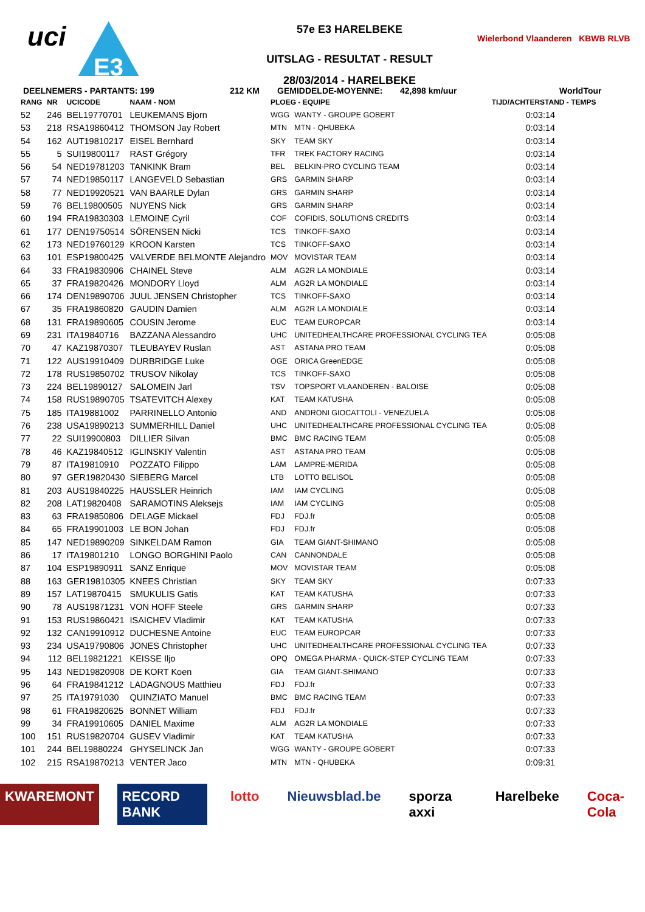uci
E3
57e E3 HARELBEKE
UITSLAG - RESULTAT - RESULT
28/03/2014 - HARELBEKE
Wielerbond Vlaanderen KBWB RLVB
DEELNEMERS - PARTANTS: 199 212 KM GEMIDDELDE-MOYENNE: 42,898 km/uur WorldTour
| RANG | NR | UCICODE | NAAM - NOM | PLOEG - EQUIPE | | TIJD/ACHTERSTAND - TEMPS |
| --- | --- | --- | --- | --- | --- | --- |
| 52 | 246 | BEL19770701 | LEUKEMANS Bjorn | WGG | WANTY - GROUPE GOBERT | 0:03:14 |
| 53 | 218 | RSA19860412 | THOMSON Jay Robert | MTN | MTN - QHUBEKA | 0:03:14 |
| 54 | 162 | AUT19810217 | EISEL Bernhard | SKY | TEAM SKY | 0:03:14 |
| 55 | 5 | SUI19800117 | RAST Grégory | TFR | TREK FACTORY RACING | 0:03:14 |
| 56 | 54 | NED19781203 | TANKINK Bram | BEL | BELKIN-PRO CYCLING TEAM | 0:03:14 |
| 57 | 74 | NED19850117 | LANGEVELD Sebastian | GRS | GARMIN SHARP | 0:03:14 |
| 58 | 77 | NED19920521 | VAN BAARLE Dylan | GRS | GARMIN SHARP | 0:03:14 |
| 59 | 76 | BEL19800505 | NUYENS Nick | GRS | GARMIN SHARP | 0:03:14 |
| 60 | 194 | FRA19830303 | LEMOINE Cyril | COF | COFIDIS, SOLUTIONS CREDITS | 0:03:14 |
| 61 | 177 | DEN19750514 | SÖRENSEN Nicki | TCS | TINKOFF-SAXO | 0:03:14 |
| 62 | 173 | NED19760129 | KROON Karsten | TCS | TINKOFF-SAXO | 0:03:14 |
| 63 | 101 | ESP19800425 | VALVERDE BELMONTE Alejandro | MOV | MOVISTAR TEAM | 0:03:14 |
| 64 | 33 | FRA19830906 | CHAINEL Steve | ALM | AG2R LA MONDIALE | 0:03:14 |
| 65 | 37 | FRA19820426 | MONDORY Lloyd | ALM | AG2R LA MONDIALE | 0:03:14 |
| 66 | 174 | DEN19890706 | JUUL JENSEN Christopher | TCS | TINKOFF-SAXO | 0:03:14 |
| 67 | 35 | FRA19860820 | GAUDIN Damien | ALM | AG2R LA MONDIALE | 0:03:14 |
| 68 | 131 | FRA19890605 | COUSIN Jerome | EUC | TEAM EUROPCAR | 0:03:14 |
| 69 | 231 | ITA19840716 | BAZZANA Alessandro | UHC | UNITEDHEALTHCARE PROFESSIONAL CYCLING TEA | 0:05:08 |
| 70 | 47 | KAZ19870307 | TLEUBAYEV Ruslan | AST | ASTANA PRO TEAM | 0:05:08 |
| 71 | 122 | AUS19910409 | DURBRIDGE Luke | OGE | ORICA GreenEDGE | 0:05:08 |
| 72 | 178 | RUS19850702 | TRUSOV Nikolay | TCS | TINKOFF-SAXO | 0:05:08 |
| 73 | 224 | BEL19890127 | SALOMEIN Jarl | TSV | TOPSPORT VLAANDEREN - BALOISE | 0:05:08 |
| 74 | 158 | RUS19890705 | TSATEVITCH Alexey | KAT | TEAM KATUSHA | 0:05:08 |
| 75 | 185 | ITA19881002 | PARRINELLO Antonio | AND | ANDRONI GIOCATTOLI - VENEZUELA | 0:05:08 |
| 76 | 238 | USA19890213 | SUMMERHILL Daniel | UHC | UNITEDHEALTHCARE PROFESSIONAL CYCLING TEA | 0:05:08 |
| 77 | 22 | SUI19900803 | DILLIER Silvan | BMC | BMC RACING TEAM | 0:05:08 |
| 78 | 46 | KAZ19840512 | IGLINSKIY Valentin | AST | ASTANA PRO TEAM | 0:05:08 |
| 79 | 87 | ITA19810910 | POZZATO Filippo | LAM | LAMPRE-MERIDA | 0:05:08 |
| 80 | 97 | GER19820430 | SIEBERG Marcel | LTB | LOTTO BELISOL | 0:05:08 |
| 81 | 203 | AUS19840225 | HAUSSLER Heinrich | IAM | IAM CYCLING | 0:05:08 |
| 82 | 208 | LAT19820408 | SARAMOTINS Aleksejs | IAM | IAM CYCLING | 0:05:08 |
| 83 | 63 | FRA19850806 | DELAGE Mickael | FDJ | FDJ.fr | 0:05:08 |
| 84 | 65 | FRA19901003 | LE BON Johan | FDJ | FDJ.fr | 0:05:08 |
| 85 | 147 | NED19890209 | SINKELDAM Ramon | GIA | TEAM GIANT-SHIMANO | 0:05:08 |
| 86 | 17 | ITA19801210 | LONGO BORGHINI Paolo | CAN | CANNONDALE | 0:05:08 |
| 87 | 104 | ESP19890911 | SANZ Enrique | MOV | MOVISTAR TEAM | 0:05:08 |
| 88 | 163 | GER19810305 | KNEES Christian | SKY | TEAM SKY | 0:07:33 |
| 89 | 157 | LAT19870415 | SMUKULIS Gatis | KAT | TEAM KATUSHA | 0:07:33 |
| 90 | 78 | AUS19871231 | VON HOFF Steele | GRS | GARMIN SHARP | 0:07:33 |
| 91 | 153 | RUS19860421 | ISAICHEV Vladimir | KAT | TEAM KATUSHA | 0:07:33 |
| 92 | 132 | CAN19910912 | DUCHESNE Antoine | EUC | TEAM EUROPCAR | 0:07:33 |
| 93 | 234 | USA19790806 | JONES Christopher | UHC | UNITEDHEALTHCARE PROFESSIONAL CYCLING TEA | 0:07:33 |
| 94 | 112 | BEL19821221 | KEISSE Iljo | OPQ | OMEGA PHARMA - QUICK-STEP CYCLING TEAM | 0:07:33 |
| 95 | 143 | NED19820908 | DE KORT Koen | GIA | TEAM GIANT-SHIMANO | 0:07:33 |
| 96 | 64 | FRA19841212 | LADAGNOUS Matthieu | FDJ | FDJ.fr | 0:07:33 |
| 97 | 25 | ITA19791030 | QUINZIATO Manuel | BMC | BMC RACING TEAM | 0:07:33 |
| 98 | 61 | FRA19820625 | BONNET William | FDJ | FDJ.fr | 0:07:33 |
| 99 | 34 | FRA19910605 | DANIEL Maxime | ALM | AG2R LA MONDIALE | 0:07:33 |
| 100 | 151 | RUS19820704 | GUSEV Vladimir | KAT | TEAM KATUSHA | 0:07:33 |
| 101 | 244 | BEL19880224 | GHYSELINCK Jan | WGG | WANTY - GROUPE GOBERT | 0:07:33 |
| 102 | 215 | RSA19870213 | VENTER Jaco | MTN | MTN - QHUBEKA | 0:09:31 |
KWAREMONT RECORD BANK lotto Nieuwsblad.be sporza axxi Harelbeke Coca-Cola